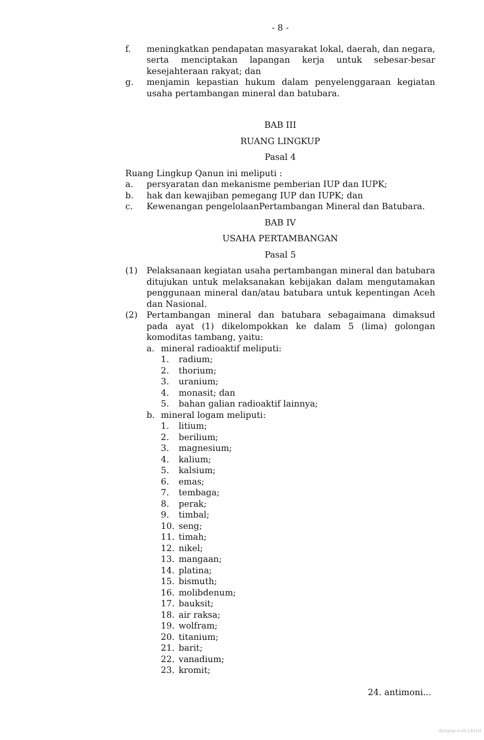- 8 -
f. meningkatkan pendapatan masyarakat lokal, daerah, dan negara, serta menciptakan lapangan kerja untuk sebesar-besar kesejahteraan rakyat; dan
g. menjamin kepastian hukum dalam penyelenggaraan kegiatan usaha pertambangan mineral dan batubara.
BAB III
RUANG LINGKUP
Pasal 4
Ruang Lingkup Qanun ini meliputi :
a. persyaratan dan mekanisme pemberian IUP dan IUPK;
b. hak dan kewajiban pemegang IUP dan IUPK; dan
c. Kewenangan pengelolaanPertambangan Mineral dan Batubara.
BAB IV
USAHA PERTAMBANGAN
Pasal 5
(1) Pelaksanaan kegiatan usaha pertambangan mineral dan batubara ditujukan untuk melaksanakan kebijakan dalam mengutamakan penggunaan mineral dan/atau batubara untuk kepentingan Aceh dan Nasional.
(2) Pertambangan mineral dan batubara sebagaimana dimaksud pada ayat (1) dikelompokkan ke dalam 5 (lima) golongan komoditas tambang, yaitu:
a. mineral radioaktif meliputi:
1. radium;
2. thorium;
3. uranium;
4. monasit; dan
5. bahan galian radioaktif lainnya;
b. mineral logam meliputi:
1. litium;
2. berilium;
3. magnesium;
4. kalium;
5. kalsium;
6. emas;
7. tembaga;
8. perak;
9. timbal;
10. seng;
11. timah;
12. nikel;
13. mangaan;
14. platina;
15. bismuth;
16. molibdenum;
17. bauksit;
18. air raksa;
19. wolfram;
20. titanium;
21. barit;
22. vanadium;
23. kromit;
24. antimoni...
dpmptsp aceh-1441H